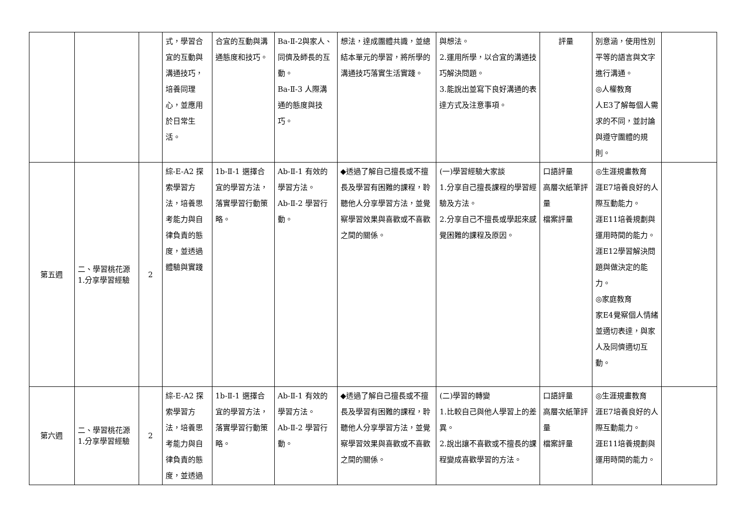| | | | 式，學習合宜的互動與溝通技巧，培養同理心，並應用於日常生活。 | 合宜的互動與溝通態度和技巧。 | Ba-Ⅱ-2與家人、同儕及師長的互動。 Ba-Ⅱ-3 人際溝通的態度與技巧。 | 想法，達成團體共識，並總結本單元的學習，將所學的溝通技巧落實生活實踐。 | 與想法。 2.運用所學，以合宜的溝通技巧解決問題。 3.能說出並寫下良好溝通的表達方式及注意事項。 | 評量 | 別意涵，使用性別平等的語言與文字進行溝通。 ◎人權教育 人E3了解每個人需求的不同，並討論與遵守團體的規則。 | |
| 第五週 | 二、學習桃花源 1.分享學習經驗 | 2 | 綜-E-A2 探索學習方法，培養思考能力與自律負責的態度，並透過體驗與實踐 | 1b-Ⅱ-1 選擇合宜的學習方法，落實學習行動策略。 | Ab-Ⅱ-1 有效的學習方法。 Ab-Ⅱ-2 學習行動。 | ◆透過了解自己擅長或不擅長及學習有困難的課程，聆聽他人分享學習方法，並覺察學習效果與喜歡或不喜歡之間的關係。 | (一)學習經驗大家談 1.分享自己擅長課程的學習經驗及方法。 2.分享自己不擅長或學起來感覺困難的課程及原因。 | 口語評量 高層次紙筆評量 檔案評量 | ◎生涯規畫教育 涯E7培養良好的人際互動能力。 涯E11培養規劃與運用時間的能力。 涯E12學習解決問題與做決定的能力。 ◎家庭教育 家E4覺察個人情緒並適切表達，與家人及同儕適切互動。 | |
| 第六週 | 二、學習桃花源 1.分享學習經驗 | 2 | 綜-E-A2 探索學習方法，培養思考能力與自律負責的態度，並透過 | 1b-Ⅱ-1 選擇合宜的學習方法，落實學習行動策略。 | Ab-Ⅱ-1 有效的學習方法。 Ab-Ⅱ-2 學習行動。 | ◆透過了解自己擅長或不擅長及學習有困難的課程，聆聽他人分享學習方法，並覺察學習效果與喜歡或不喜歡之間的關係。 | (二)學習的轉變 1.比較自己與他人學習上的差異。 2.說出讓不喜歡或不擅長的課程變成喜歡學習的方法。 | 口語評量 高層次紙筆評量 檔案評量 | ◎生涯規畫教育 涯E7培養良好的人際互動能力。 涯E11培養規劃與運用時間的能力。 | |